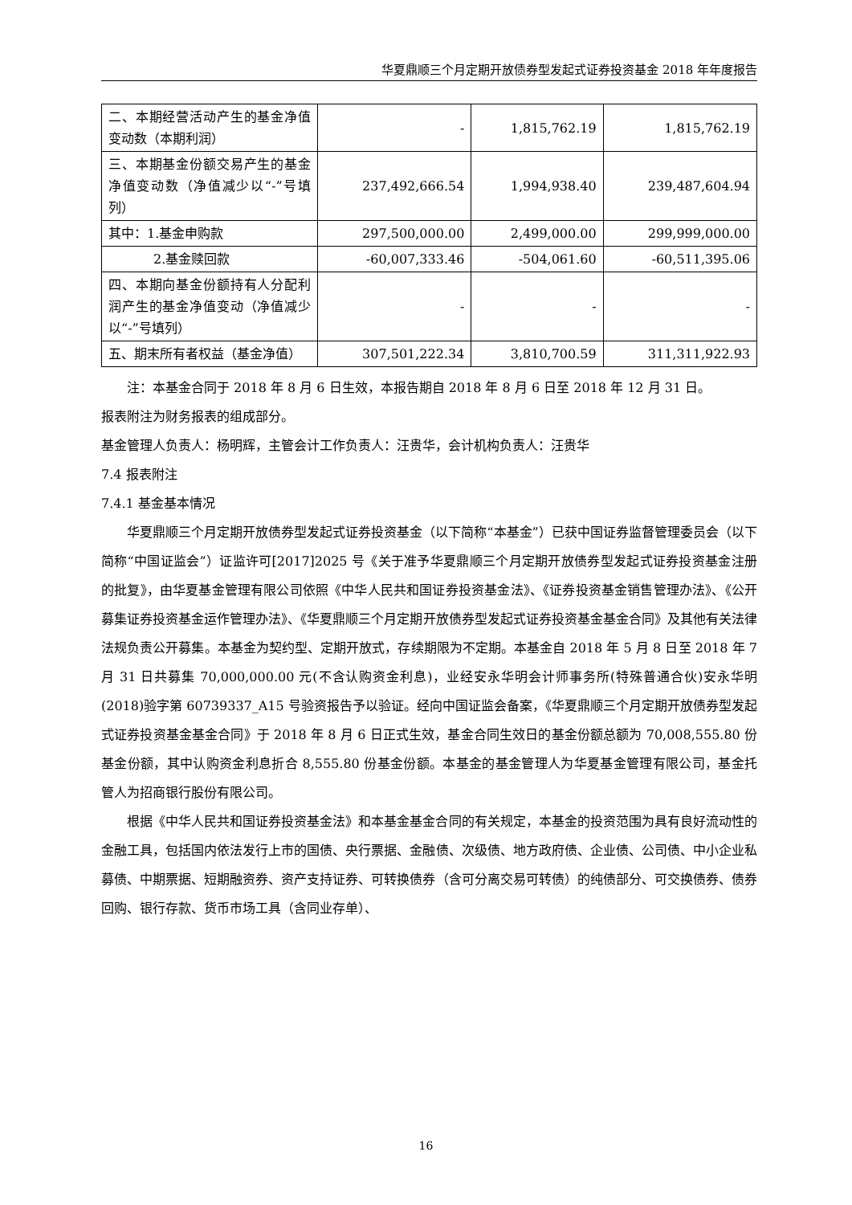华夏鼎顺三个月定期开放债券型发起式证券投资基金 2018 年年度报告
| 二、本期经营活动产生的基金净值变动数（本期利润） | - | 1,815,762.19 | 1,815,762.19 |
| 三、本期基金份额交易产生的基金净值变动数（净值减少以“-”号填列） | 237,492,666.54 | 1,994,938.40 | 239,487,604.94 |
| 其中：1.基金申购款 | 297,500,000.00 | 2,499,000.00 | 299,999,000.00 |
| 2.基金赎回款 | -60,007,333.46 | -504,061.60 | -60,511,395.06 |
| 四、本期向基金份额持有人分配利润产生的基金净值变动（净值减少以“-”号填列） | - | - | - |
| 五、期末所有者权益（基金净值） | 307,501,222.34 | 3,810,700.59 | 311,311,922.93 |
注：本基金合同于 2018 年 8 月 6 日生效，本报告期自 2018 年 8 月 6 日至 2018 年 12 月 31 日。
报表附注为财务报表的组成部分。
基金管理人负责人：杨明辉，主管会计工作负责人：汪贵华，会计机构负责人：汪贵华
7.4 报表附注
7.4.1 基金基本情况
华夏鼎顺三个月定期开放债券型发起式证券投资基金（以下简称“本基金”）已获中国证券监督管理委员会（以下简称“中国证监会”）证监许可[2017]2025 号《关于准予华夏鼎顺三个月定期开放债券型发起式证券投资基金注册的批复》，由华夏基金管理有限公司依照《中华人民共和国证券投资基金法》、《证券投资基金销售管理办法》、《公开募集证券投资基金运作管理办法》、《华夏鼎顺三个月定期开放债券型发起式证券投资基金基金合同》及其他有关法律法规负责公开募集。本基金为契约型、定期开放式，存续期限为不定期。本基金自 2018 年 5 月 8 日至 2018 年 7 月 31 日共募集 70,000,000.00 元(不含认购资金利息)，业经安永华明会计师事务所(特殊普通合伙)安永华明(2018)验字第 60739337_A15 号验资报告予以验证。经向中国证监会备案，《华夏鼎顺三个月定期开放债券型发起式证券投资基金基金合同》于 2018 年 8 月 6 日正式生效，基金合同生效日的基金份额总额为 70,008,555.80 份基金份额，其中认购资金利息折合 8,555.80 份基金份额。本基金的基金管理人为华夏基金管理有限公司，基金托管人为招商银行股份有限公司。
根据《中华人民共和国证券投资基金法》和本基金基金合同的有关规定，本基金的投资范围为具有良好流动性的金融工具，包括国内依法发行上市的国债、央行票据、金融债、次级债、地方政府债、企业债、公司债、中小企业私募债、中期票据、短期融资券、资产支持证券、可转换债券（含可分离交易可转债）的纯债部分、可交换债券、债券回购、银行存款、货币市场工具（含同业存单）、
16